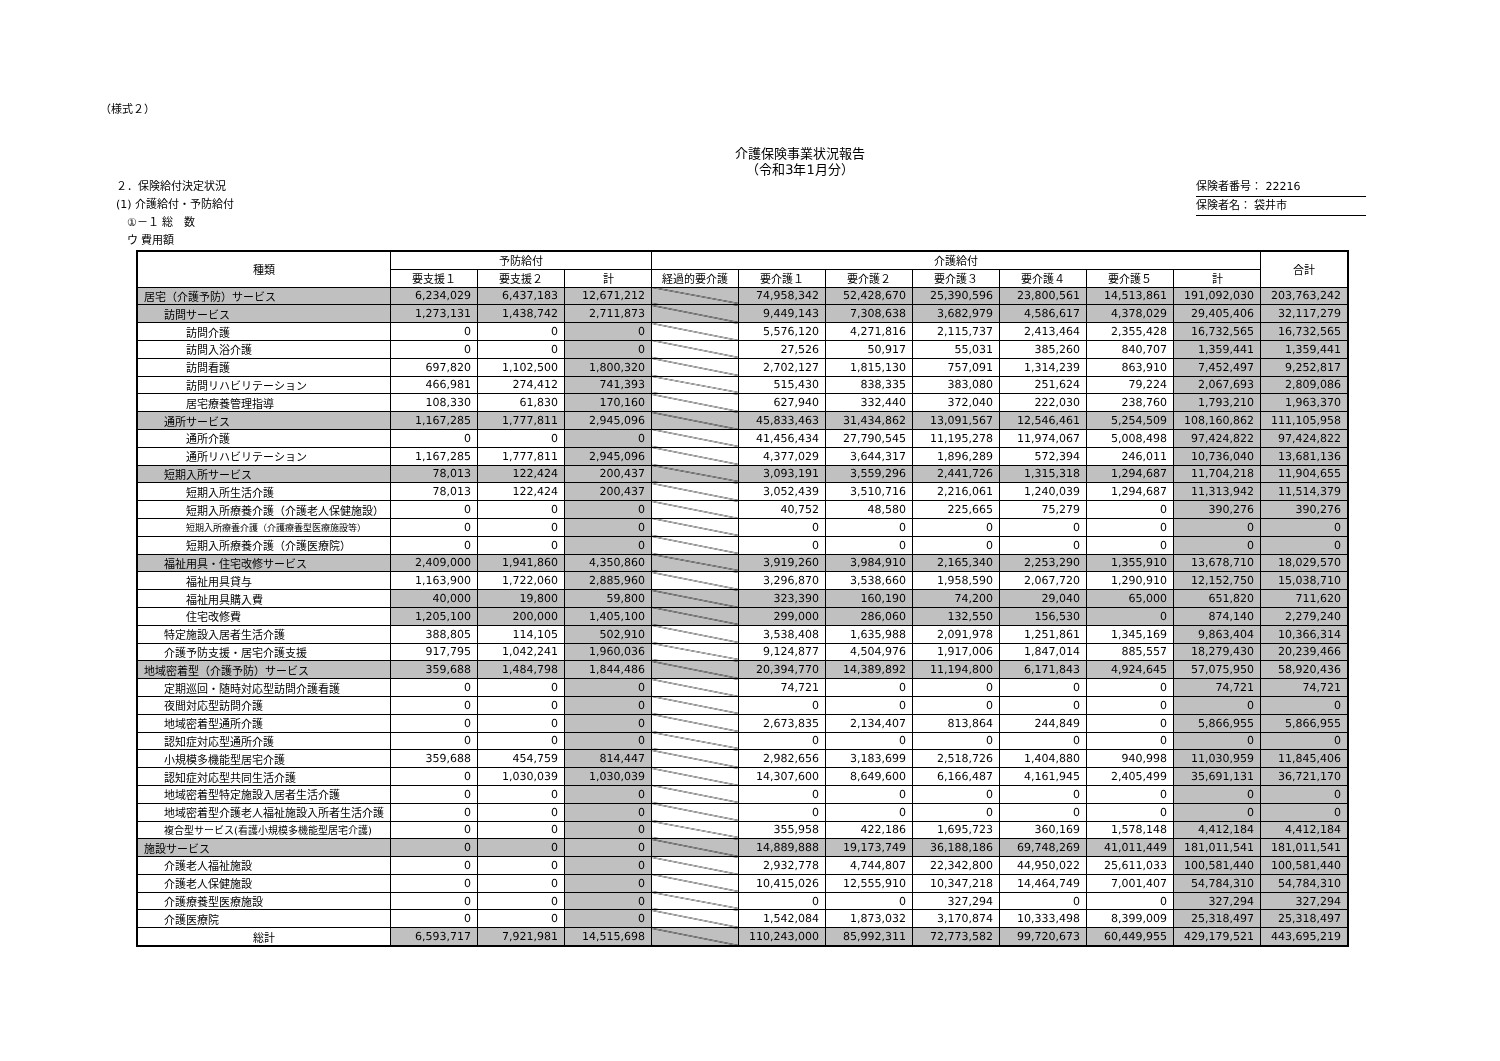（様式２）
介護保険事業状況報告
（令和3年1月分）
２．保険給付決定状況
(1) 介護給付・予防給付
　①－１ 総　数
　ウ 費用額
保険者番号： 22216
保険者名： 袋井市
| 種類 | 予防給付 | | | 介護給付 | | | | | | | 合計 |
| --- | --- | --- | --- | --- | --- | --- | --- | --- | --- | --- | --- |
| | 要支援１ | 要支援２ | 計 | 経過的要介護 | 要介護１ | 要介護２ | 要介護３ | 要介護４ | 要介護５ | 計 | |
| 居宅（介護予防）サービス | 6,234,029 | 6,437,183 | 12,671,212 | | 74,958,342 | 52,428,670 | 25,390,596 | 23,800,561 | 14,513,861 | 191,092,030 | 203,763,242 |
| 訪問サービス | 1,273,131 | 1,438,742 | 2,711,873 | | 9,449,143 | 7,308,638 | 3,682,979 | 4,586,617 | 4,378,029 | 29,405,406 | 32,117,279 |
| 訪問介護 | 0 | 0 | 0 | | 5,576,120 | 4,271,816 | 2,115,737 | 2,413,464 | 2,355,428 | 16,732,565 | 16,732,565 |
| 訪問入浴介護 | 0 | 0 | 0 | | 27,526 | 50,917 | 55,031 | 385,260 | 840,707 | 1,359,441 | 1,359,441 |
| 訪問看護 | 697,820 | 1,102,500 | 1,800,320 | | 2,702,127 | 1,815,130 | 757,091 | 1,314,239 | 863,910 | 7,452,497 | 9,252,817 |
| 訪問リハビリテーション | 466,981 | 274,412 | 741,393 | | 515,430 | 838,335 | 383,080 | 251,624 | 79,224 | 2,067,693 | 2,809,086 |
| 居宅療養管理指導 | 108,330 | 61,830 | 170,160 | | 627,940 | 332,440 | 372,040 | 222,030 | 238,760 | 1,793,210 | 1,963,370 |
| 通所サービス | 1,167,285 | 1,777,811 | 2,945,096 | | 45,833,463 | 31,434,862 | 13,091,567 | 12,546,461 | 5,254,509 | 108,160,862 | 111,105,958 |
| 通所介護 | 0 | 0 | 0 | | 41,456,434 | 27,790,545 | 11,195,278 | 11,974,067 | 5,008,498 | 97,424,822 | 97,424,822 |
| 通所リハビリテーション | 1,167,285 | 1,777,811 | 2,945,096 | | 4,377,029 | 3,644,317 | 1,896,289 | 572,394 | 246,011 | 10,736,040 | 13,681,136 |
| 短期入所サービス | 78,013 | 122,424 | 200,437 | | 3,093,191 | 3,559,296 | 2,441,726 | 1,315,318 | 1,294,687 | 11,704,218 | 11,904,655 |
| 短期入所生活介護 | 78,013 | 122,424 | 200,437 | | 3,052,439 | 3,510,716 | 2,216,061 | 1,240,039 | 1,294,687 | 11,313,942 | 11,514,379 |
| 短期入所療養介護（介護老人保健施設） | 0 | 0 | 0 | | 40,752 | 48,580 | 225,665 | 75,279 | 0 | 390,276 | 390,276 |
| 短期入所療養介護（介護療養型医療施設等） | 0 | 0 | 0 | | 0 | 0 | 0 | 0 | 0 | 0 | 0 |
| 短期入所療養介護（介護医療院） | 0 | 0 | 0 | | 0 | 0 | 0 | 0 | 0 | 0 | 0 |
| 福祉用具・住宅改修サービス | 2,409,000 | 1,941,860 | 4,350,860 | | 3,919,260 | 3,984,910 | 2,165,340 | 2,253,290 | 1,355,910 | 13,678,710 | 18,029,570 |
| 福祉用具貸与 | 1,163,900 | 1,722,060 | 2,885,960 | | 3,296,870 | 3,538,660 | 1,958,590 | 2,067,720 | 1,290,910 | 12,152,750 | 15,038,710 |
| 福祉用具購入費 | 40,000 | 19,800 | 59,800 | | 323,390 | 160,190 | 74,200 | 29,040 | 65,000 | 651,820 | 711,620 |
| 住宅改修費 | 1,205,100 | 200,000 | 1,405,100 | | 299,000 | 286,060 | 132,550 | 156,530 | 0 | 874,140 | 2,279,240 |
| 特定施設入居者生活介護 | 388,805 | 114,105 | 502,910 | | 3,538,408 | 1,635,988 | 2,091,978 | 1,251,861 | 1,345,169 | 9,863,404 | 10,366,314 |
| 介護予防支援・居宅介護支援 | 917,795 | 1,042,241 | 1,960,036 | | 9,124,877 | 4,504,976 | 1,917,006 | 1,847,014 | 885,557 | 18,279,430 | 20,239,466 |
| 地域密着型（介護予防）サービス | 359,688 | 1,484,798 | 1,844,486 | | 20,394,770 | 14,389,892 | 11,194,800 | 6,171,843 | 4,924,645 | 57,075,950 | 58,920,436 |
| 定期巡回・随時対応型訪問介護看護 | 0 | 0 | 0 | | 74,721 | 0 | 0 | 0 | 0 | 74,721 | 74,721 |
| 夜間対応型訪問介護 | 0 | 0 | 0 | | 0 | 0 | 0 | 0 | 0 | 0 | 0 |
| 地域密着型通所介護 | 0 | 0 | 0 | | 2,673,835 | 2,134,407 | 813,864 | 244,849 | 0 | 5,866,955 | 5,866,955 |
| 認知症対応型通所介護 | 0 | 0 | 0 | | 0 | 0 | 0 | 0 | 0 | 0 | 0 |
| 小規模多機能型居宅介護 | 359,688 | 454,759 | 814,447 | | 2,982,656 | 3,183,699 | 2,518,726 | 1,404,880 | 940,998 | 11,030,959 | 11,845,406 |
| 認知症対応型共同生活介護 | 0 | 1,030,039 | 1,030,039 | | 14,307,600 | 8,649,600 | 6,166,487 | 4,161,945 | 2,405,499 | 35,691,131 | 36,721,170 |
| 地域密着型特定施設入居者生活介護 | 0 | 0 | 0 | | 0 | 0 | 0 | 0 | 0 | 0 | 0 |
| 地域密着型介護老人福祉施設入所者生活介護 | 0 | 0 | 0 | | 0 | 0 | 0 | 0 | 0 | 0 | 0 |
| 複合型サービス(看護小規模多機能型居宅介護) | 0 | 0 | 0 | | 355,958 | 422,186 | 1,695,723 | 360,169 | 1,578,148 | 4,412,184 | 4,412,184 |
| 施設サービス | 0 | 0 | 0 | | 14,889,888 | 19,173,749 | 36,188,186 | 69,748,269 | 41,011,449 | 181,011,541 | 181,011,541 |
| 介護老人福祉施設 | 0 | 0 | 0 | | 2,932,778 | 4,744,807 | 22,342,800 | 44,950,022 | 25,611,033 | 100,581,440 | 100,581,440 |
| 介護老人保健施設 | 0 | 0 | 0 | | 10,415,026 | 12,555,910 | 10,347,218 | 14,464,749 | 7,001,407 | 54,784,310 | 54,784,310 |
| 介護療養型医療施設 | 0 | 0 | 0 | | 0 | 0 | 327,294 | 0 | 0 | 327,294 | 327,294 |
| 介護医療院 | 0 | 0 | 0 | | 1,542,084 | 1,873,032 | 3,170,874 | 10,333,498 | 8,399,009 | 25,318,497 | 25,318,497 |
| 総計 | 6,593,717 | 7,921,981 | 14,515,698 | | 110,243,000 | 85,992,311 | 72,773,582 | 99,720,673 | 60,449,955 | 429,179,521 | 443,695,219 |